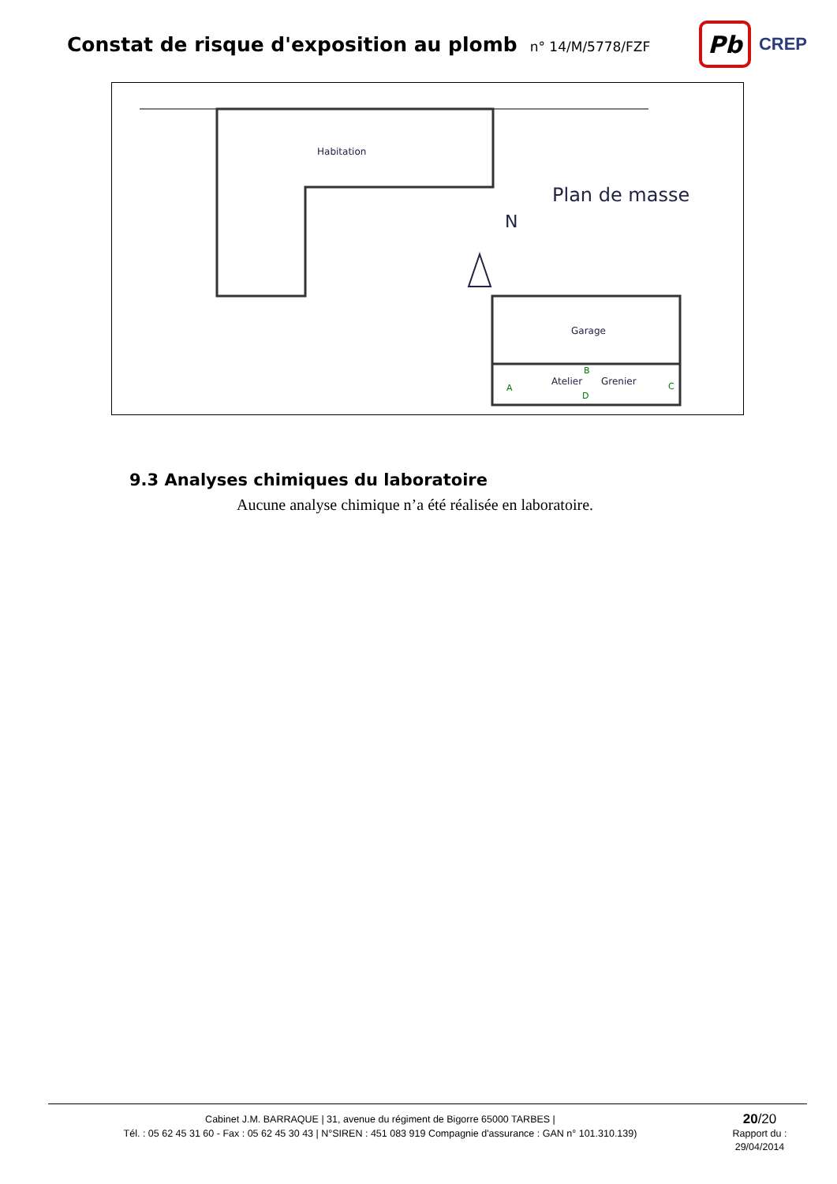Constat de risque d'exposition au plomb
n° 14/M/5778/FZF
Pb
CREP
Habitation
Plan de masse
N
Garage
Atelier
Grenier
A
B
C
D
9.3 Analyses chimiques du laboratoire
Aucune analyse chimique n’a été réalisée en laboratoire.
Cabinet J.M. BARRAQUE | 31, avenue du régiment de Bigorre 65000 TARBES |
Tél. : 05 62 45 31 60 - Fax : 05 62 45 30 43 | N°SIREN : 451 083 919 Compagnie d'assurance : GAN n° 101.310.139)
20/20
Rapport du :
29/04/2014